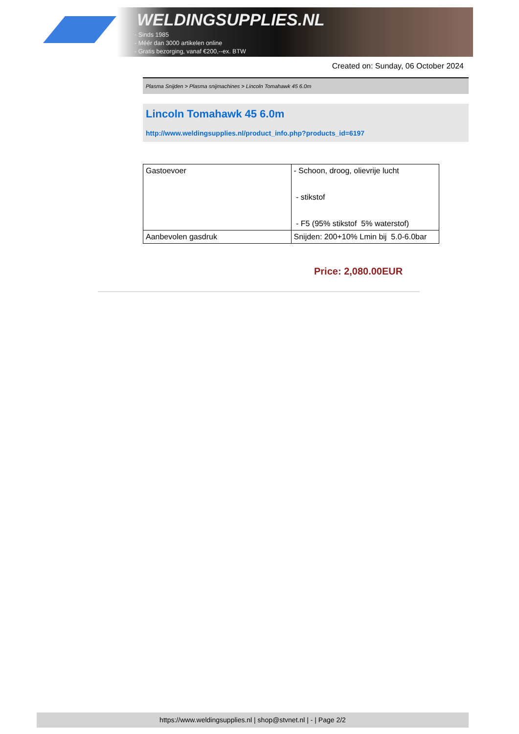WELDINGSUPPLIES.NL
- Sinds 1985
- Méér dan 3000 artikelen online
- Gratis bezorging, vanaf €200,--ex. BTW
Created on: Sunday, 06 October 2024
Plasma Snijden > Plasma snijmachines > Lincoln Tomahawk 45 6.0m
Lincoln Tomahawk 45 6.0m
http://www.weldingsupplies.nl/product_info.php?products_id=6197
| Gastoevoer | - Schoon, droog, olievrije lucht - stikstof - F5 (95% stikstof 5% waterstof) |
| Aanbevolen gasdruk | Snijden: 200+10% Lmin bij 5.0-6.0bar |
Price: 2,080.00EUR
https://www.weldingsupplies.nl | shop@stvnet.nl | - | Page 2/2